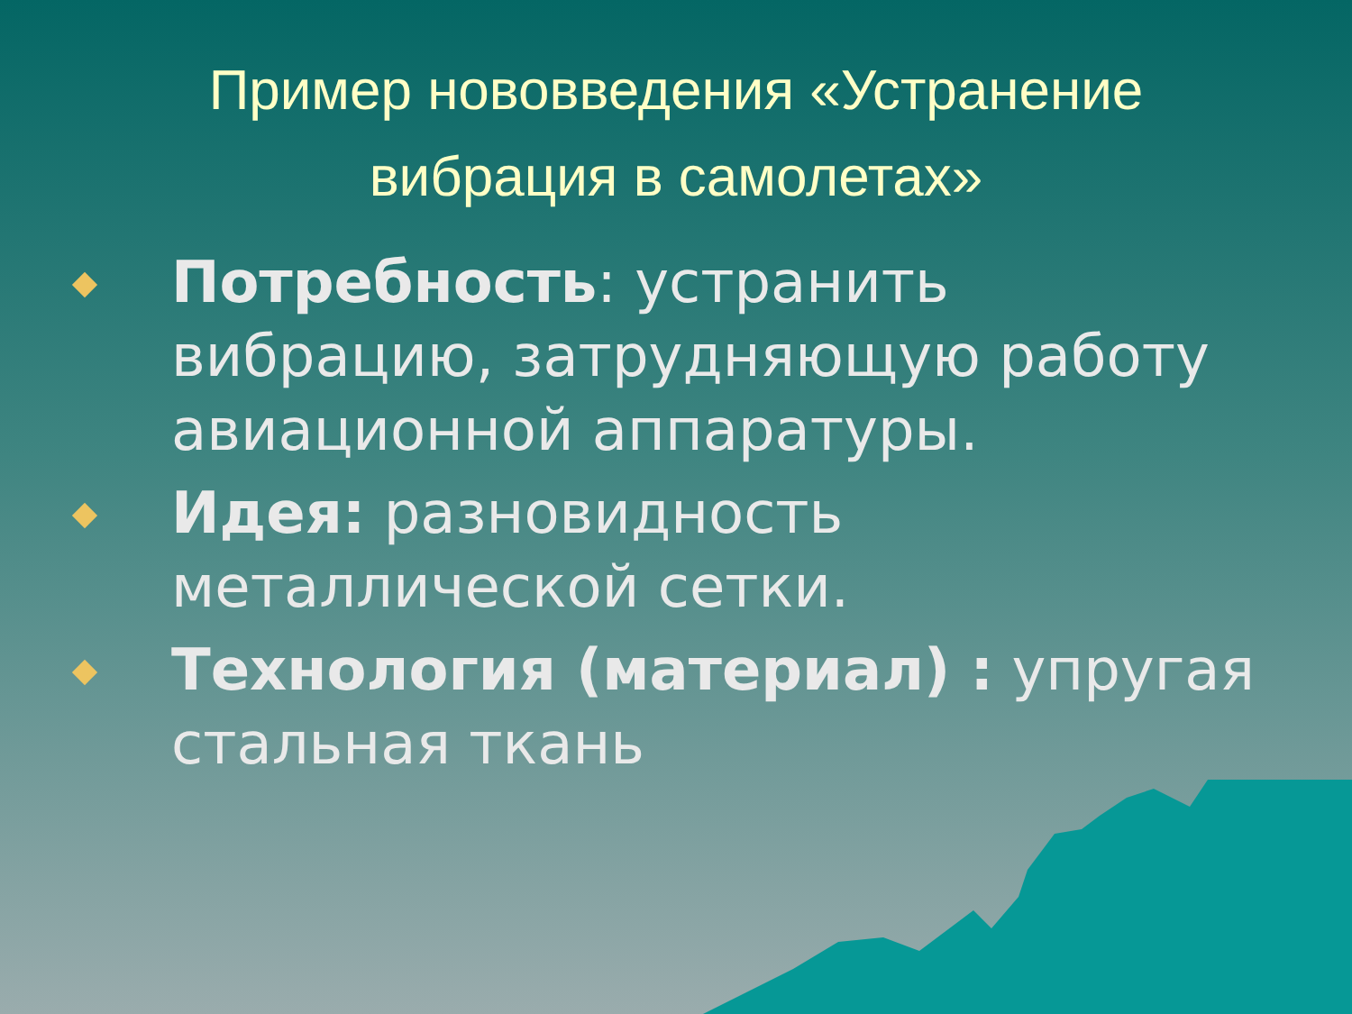Пример нововведения «Устранение
вибрация в самолетах»
Потребность: устранить вибрацию, затрудняющую работу авиационной аппаратуры.
Идея: разновидность металлической сетки.
Технология (материал) : упругая стальная ткань